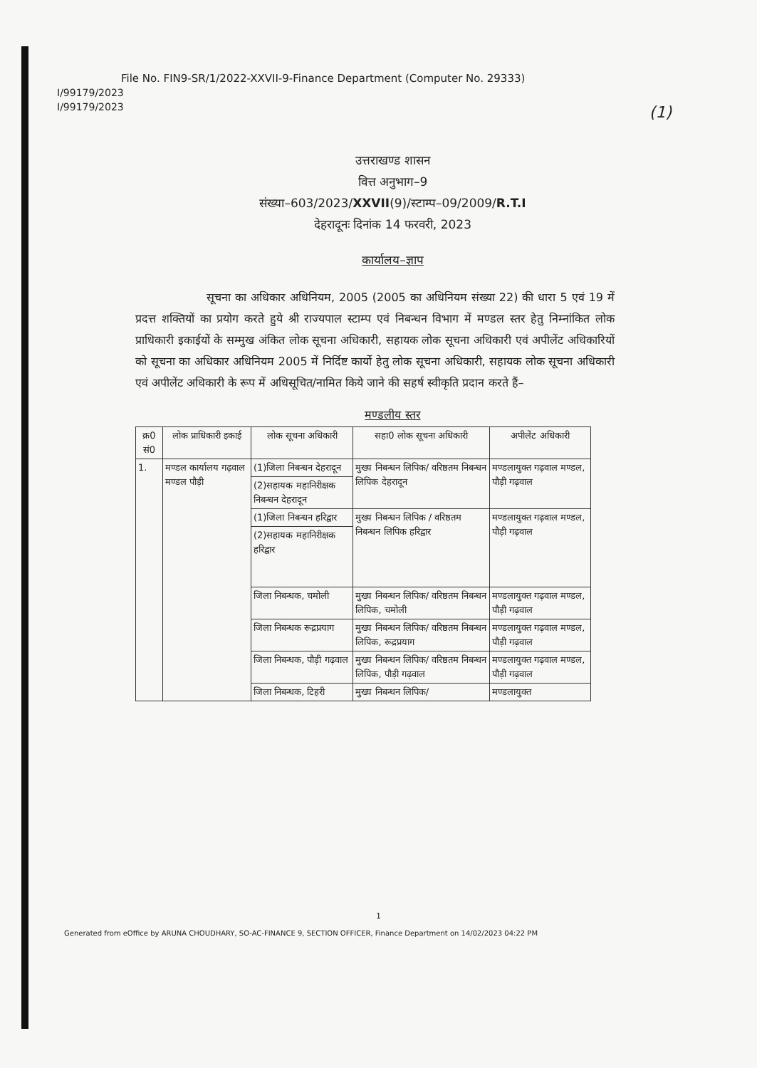File No. FIN9-SR/1/2022-XXVII-9-Finance Department (Computer No. 29333)
I/99179/2023
I/99179/2023
(1)
उत्तराखण्ड शासन
वित्त अनुभाग–9
संख्या–603/2023/XXVII(9)/स्टाम्प–09/2009/R.T.I
देहरादूनः दिनांक 14 फरवरी, 2023
कार्यालय–ज्ञाप
सूचना का अधिकार अधिनियम, 2005 (2005 का अधिनियम संख्या 22) की धारा 5 एवं 19 में प्रदत्त शक्तियों का प्रयोग करते हुये श्री राज्यपाल स्टाम्प एवं निबन्धन विभाग में मण्डल स्तर हेतु निम्नांकित लोक प्राधिकारी इकाईयों के सम्मुख अंकित लोक सूचना अधिकारी, सहायक लोक सूचना अधिकारी एवं अपीलेंट अधिकारियों को सूचना का अधिकार अधिनियम 2005 में निर्दिष्ट कार्यो हेतु लोक सूचना अधिकारी, सहायक लोक सूचना अधिकारी एवं अपीलेंट अधिकारी के रूप में अधिसूचित/नामित किये जाने की सहर्ष स्वीकृति प्रदान करते हैं–
मण्डलीय स्तर
| क्र0 सं0 | लोक प्राधिकारी इकाई | लोक सूचना अधिकारी | सहा0 लोक सूचना अधिकारी | अपीलेंट अधिकारी |
| --- | --- | --- | --- | --- |
| 1. | मण्डल कार्यालय गढ़वाल मण्डल पौड़ी | (1)जिला निबन्धन देहरादून | मुख्य निबन्धन लिपिक/ वरिष्ठतम निबन्धन लिपिक देहरादून | मण्डलायुक्त गढ़वाल मण्डल, पौड़ी गढ़वाल |
| | | (2)सहायक महानिरीक्षक निबन्धन देहरादून | | |
| | | (1)जिला निबन्धन हरिद्वार | मुख्य निबन्धन लिपिक / वरिष्ठतम निबन्धन लिपिक हरिद्वार | मण्डलायुक्त गढ़वाल मण्डल, पौड़ी गढ़वाल |
| | | (2)सहायक महानिरीक्षक हरिद्वार | | |
| | | जिला निबन्धक, चमोली | मुख्य निबन्धन लिपिक/ वरिष्ठतम निबन्धन लिपिक, चमोली | मण्डलायुक्त गढ़वाल मण्डल, पौड़ी गढ़वाल |
| | | जिला निबन्धक रूद्रप्रयाग | मुख्य निबन्धन लिपिक/ वरिष्ठतम निबन्धन लिपिक, रूद्रप्रयाग | मण्डलायुक्त गढ़वाल मण्डल, पौड़ी गढ़वाल |
| | | जिला निबन्धक, पौड़ी गढ़वाल | मुख्य निबन्धन लिपिक/ वरिष्ठतम निबन्धन लिपिक, पौड़ी गढ़वाल | मण्डलायुक्त गढ़वाल मण्डल, पौड़ी गढ़वाल |
| | | जिला निबन्धक, टिहरी | मुख्य निबन्धन लिपिक/ | मण्डलायुक्त |
1
Generated from eOffice by ARUNA CHOUDHARY, SO-AC-FINANCE 9, SECTION OFFICER, Finance Department on 14/02/2023 04:22 PM